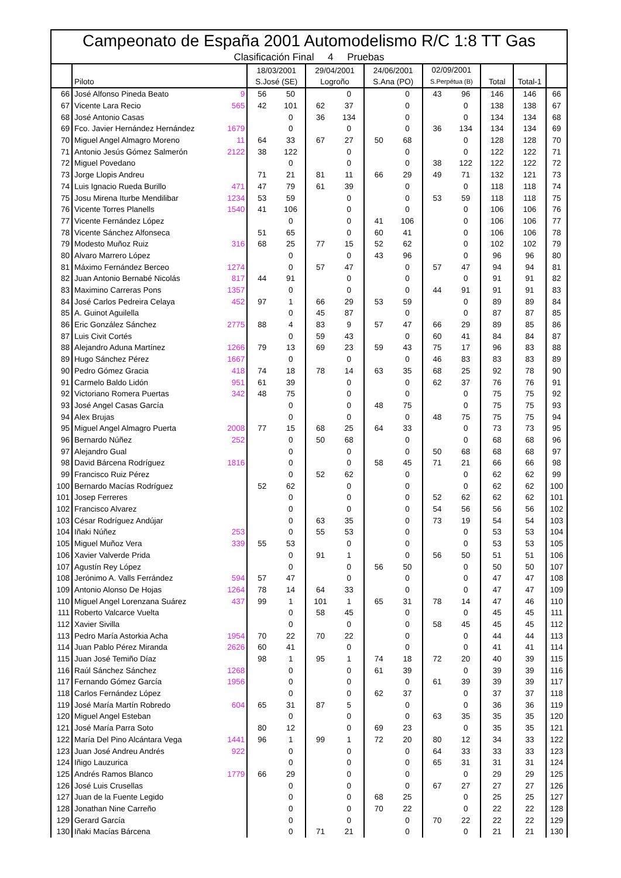Campeonato de España 2001 Automodelismo R/C 1:8 TT Gas
Clasificación Final 4 Pruebas
| | Piloto | | 18/03/2001 S.José (SE) | | 29/04/2001 Logroño | | 24/06/2001 S.Ana (PO) | | 02/09/2001 S.Perpétua (B) | | Total | Total-1 | |
| --- | --- | --- | --- | --- | --- | --- | --- | --- | --- | --- | --- | --- | --- |
| 66 | José Alfonso Pineda Beato | 9 | 56 | 50 | | 0 | | 0 | 43 | 96 | 146 | 146 | 66 |
| 67 | Vicente Lara Recio | 565 | 42 | 101 | 62 | 37 | | 0 | | 0 | 138 | 138 | 67 |
| 68 | José Antonio Casas | | | 0 | 36 | 134 | | 0 | | 0 | 134 | 134 | 68 |
| 69 | Fco. Javier Hernández Hernández | 1679 | | 0 | | 0 | | 0 | 36 | 134 | 134 | 134 | 69 |
| 70 | Miguel Angel Almagro Moreno | 11 | 64 | 33 | 67 | 27 | 50 | 68 | | 0 | 128 | 128 | 70 |
| 71 | Antonio Jesús Gómez Salmerón | 2122 | 38 | 122 | | 0 | | 0 | | 0 | 122 | 122 | 71 |
| 72 | Miguel Povedano | | | 0 | | 0 | | 0 | 38 | 122 | 122 | 122 | 72 |
| 73 | Jorge Llopis Andreu | | 71 | 21 | 81 | 11 | 66 | 29 | 49 | 71 | 132 | 121 | 73 |
| 74 | Luis Ignacio Rueda Burillo | 471 | 47 | 79 | 61 | 39 | | 0 | | 0 | 118 | 118 | 74 |
| 75 | Josu Mirena Iturbe Mendilibar | 1234 | 53 | 59 | | 0 | | 0 | 53 | 59 | 118 | 118 | 75 |
| 76 | Vicente Torres Planells | 1540 | 41 | 106 | | 0 | | 0 | | 0 | 106 | 106 | 76 |
| 77 | Vicente Fernández López | | | 0 | | 0 | 41 | 106 | | 0 | 106 | 106 | 77 |
| 78 | Vicente Sánchez Alfonseca | | 51 | 65 | | 0 | 60 | 41 | | 0 | 106 | 106 | 78 |
| 79 | Modesto Muñoz Ruiz | 316 | 68 | 25 | 77 | 15 | 52 | 62 | | 0 | 102 | 102 | 79 |
| 80 | Alvaro Marrero López | | | 0 | | 0 | 43 | 96 | | 0 | 96 | 96 | 80 |
| 81 | Máximo Fernández Berceo | 1274 | | 0 | 57 | 47 | | 0 | 57 | 47 | 94 | 94 | 81 |
| 82 | Juan Antonio Bernabé Nicolás | 817 | 44 | 91 | | 0 | | 0 | | 0 | 91 | 91 | 82 |
| 83 | Maximino Carreras Pons | 1357 | | 0 | | 0 | | 0 | 44 | 91 | 91 | 91 | 83 |
| 84 | José Carlos Pedreira Celaya | 452 | 97 | 1 | 66 | 29 | 53 | 59 | | 0 | 89 | 89 | 84 |
| 85 | A. Guinot Aguilella | | | 0 | 45 | 87 | | 0 | | 0 | 87 | 87 | 85 |
| 86 | Eric González Sánchez | 2775 | 88 | 4 | 83 | 9 | 57 | 47 | 66 | 29 | 89 | 85 | 86 |
| 87 | Luis Civit Cortés | | | 0 | 59 | 43 | | 0 | 60 | 41 | 84 | 84 | 87 |
| 88 | Alejandro Aduna Martínez | 1266 | 79 | 13 | 69 | 23 | 59 | 43 | 75 | 17 | 96 | 83 | 88 |
| 89 | Hugo Sánchez Pérez | 1667 | | 0 | | 0 | | 0 | 46 | 83 | 83 | 83 | 89 |
| 90 | Pedro Gómez Gracia | 418 | 74 | 18 | 78 | 14 | 63 | 35 | 68 | 25 | 92 | 78 | 90 |
| 91 | Carmelo Baldo Lidón | 951 | 61 | 39 | | 0 | | 0 | 62 | 37 | 76 | 76 | 91 |
| 92 | Victoriano Romera Puertas | 342 | 48 | 75 | | 0 | | 0 | | 0 | 75 | 75 | 92 |
| 93 | José Angel Casas García | | | 0 | | 0 | 48 | 75 | | 0 | 75 | 75 | 93 |
| 94 | Alex Brujas | | | 0 | | 0 | | 0 | 48 | 75 | 75 | 75 | 94 |
| 95 | Miguel Angel Almagro Puerta | 2008 | 77 | 15 | 68 | 25 | 64 | 33 | | 0 | 73 | 73 | 95 |
| 96 | Bernardo Núñez | 252 | | 0 | 50 | 68 | | 0 | | 0 | 68 | 68 | 96 |
| 97 | Alejandro Gual | | | 0 | | 0 | | 0 | 50 | 68 | 68 | 68 | 97 |
| 98 | David Bárcena Rodríguez | 1816 | | 0 | | 0 | 58 | 45 | 71 | 21 | 66 | 66 | 98 |
| 99 | Francisco Ruiz Pérez | | | 0 | 52 | 62 | | 0 | | 0 | 62 | 62 | 99 |
| 100 | Bernardo Macías Rodríguez | | 52 | 62 | | 0 | | 0 | | 0 | 62 | 62 | 100 |
| 101 | Josep Ferreres | | | 0 | | 0 | | 0 | 52 | 62 | 62 | 62 | 101 |
| 102 | Francisco Alvarez | | | 0 | | 0 | | 0 | 54 | 56 | 56 | 56 | 102 |
| 103 | César Rodríguez Andújar | | | 0 | 63 | 35 | | 0 | 73 | 19 | 54 | 54 | 103 |
| 104 | Iñaki Núñez | 253 | | 0 | 55 | 53 | | 0 | | 0 | 53 | 53 | 104 |
| 105 | Miguel Muñoz Vera | 339 | 55 | 53 | | 0 | | 0 | | 0 | 53 | 53 | 105 |
| 106 | Xavier Valverde Prida | | | 0 | 91 | 1 | | 0 | 56 | 50 | 51 | 51 | 106 |
| 107 | Agustín Rey López | | | 0 | | 0 | 56 | 50 | | 0 | 50 | 50 | 107 |
| 108 | Jerónimo A. Valls Ferrández | 594 | 57 | 47 | | 0 | | 0 | | 0 | 47 | 47 | 108 |
| 109 | Antonio Alonso De Hojas | 1264 | 78 | 14 | 64 | 33 | | 0 | | 0 | 47 | 47 | 109 |
| 110 | Miguel Angel Lorenzana Suárez | 437 | 99 | 1 | 101 | 1 | 65 | 31 | 78 | 14 | 47 | 46 | 110 |
| 111 | Roberto Valcarce Vuelta | | | 0 | 58 | 45 | | 0 | | 0 | 45 | 45 | 111 |
| 112 | Xavier Sivilla | | | 0 | | 0 | | 0 | 58 | 45 | 45 | 45 | 112 |
| 113 | Pedro María Astorkia Acha | 1954 | 70 | 22 | 70 | 22 | | 0 | | 0 | 44 | 44 | 113 |
| 114 | Juan Pablo Pérez Miranda | 2626 | 60 | 41 | | 0 | | 0 | | 0 | 41 | 41 | 114 |
| 115 | Juan José Temiño Díaz | | 98 | 1 | 95 | 1 | 74 | 18 | 72 | 20 | 40 | 39 | 115 |
| 116 | Raúl Sánchez Sánchez | 1268 | | 0 | | 0 | 61 | 39 | | 0 | 39 | 39 | 116 |
| 117 | Fernando Gómez García | 1956 | | 0 | | 0 | | 0 | 61 | 39 | 39 | 39 | 117 |
| 118 | Carlos Fernández López | | | 0 | | 0 | 62 | 37 | | 0 | 37 | 37 | 118 |
| 119 | José María Martín Robredo | 604 | 65 | 31 | 87 | 5 | | 0 | | 0 | 36 | 36 | 119 |
| 120 | Miguel Angel Esteban | | | 0 | | 0 | | 0 | 63 | 35 | 35 | 35 | 120 |
| 121 | José María Parra Soto | | 80 | 12 | | 0 | 69 | 23 | | 0 | 35 | 35 | 121 |
| 122 | María Del Pino Alcántara Vega | 1441 | 96 | 1 | 99 | 1 | 72 | 20 | 80 | 12 | 34 | 33 | 122 |
| 123 | Juan José Andreu Andrés | 922 | | 0 | | 0 | | 0 | 64 | 33 | 33 | 33 | 123 |
| 124 | Iñigo Lauzurica | | | 0 | | 0 | | 0 | 65 | 31 | 31 | 31 | 124 |
| 125 | Andrés Ramos Blanco | 1779 | 66 | 29 | | 0 | | 0 | | 0 | 29 | 29 | 125 |
| 126 | José Luis Crusellas | | | 0 | | 0 | | 0 | 67 | 27 | 27 | 27 | 126 |
| 127 | Juan de la Fuente Legido | | | 0 | | 0 | 68 | 25 | | 0 | 25 | 25 | 127 |
| 128 | Jonathan Nine Carreño | | | 0 | | 0 | 70 | 22 | | 0 | 22 | 22 | 128 |
| 129 | Gerard García | | | 0 | | 0 | | 0 | 70 | 22 | 22 | 22 | 129 |
| 130 | Iñaki Macías Bárcena | | | 0 | 71 | 21 | | 0 | | 0 | 21 | 21 | 130 |